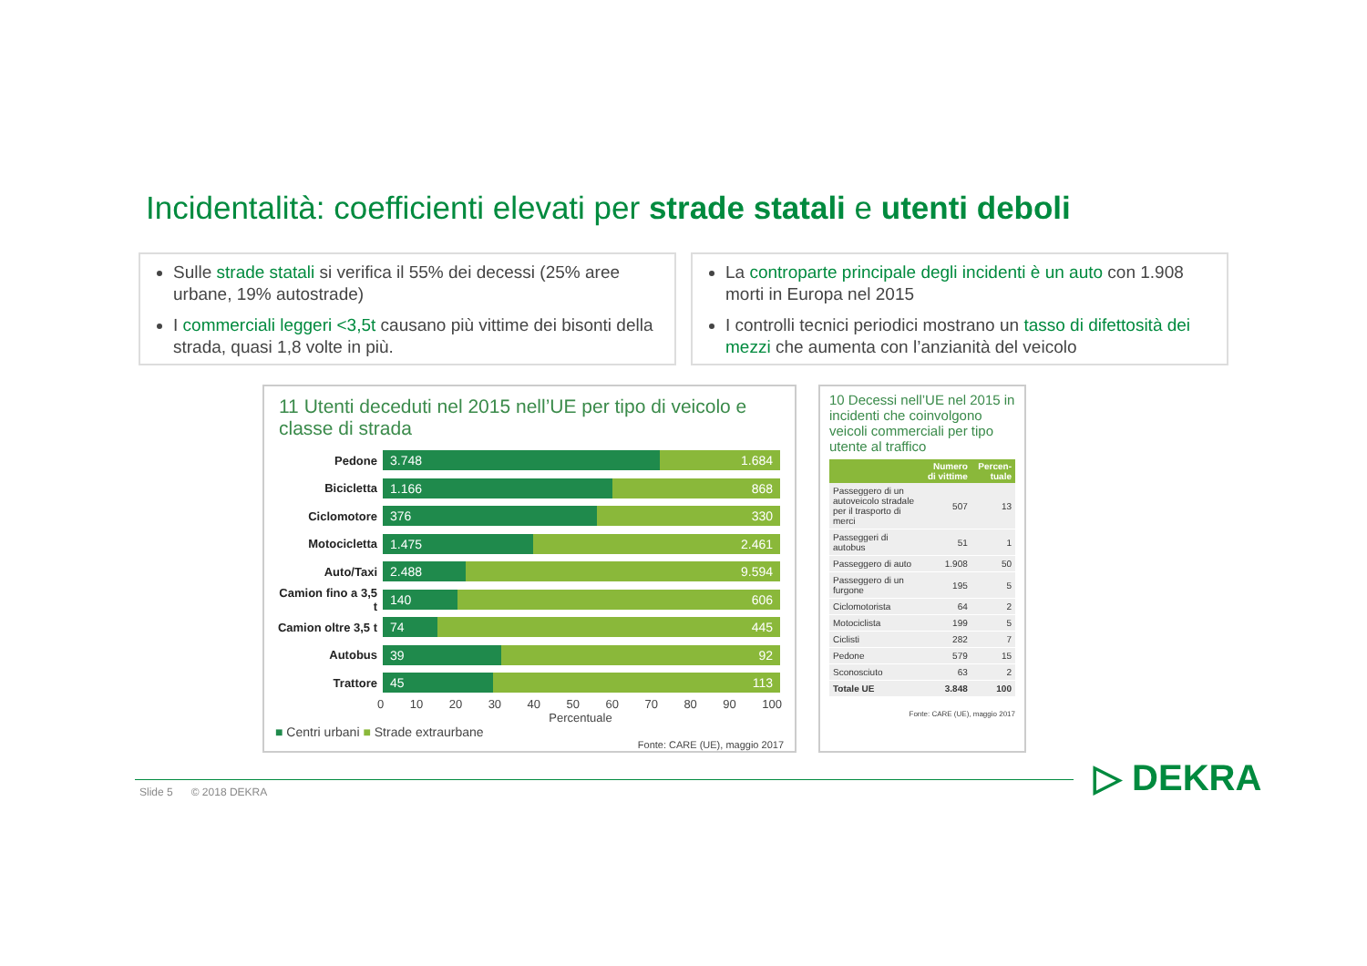Incidentalità: coefficienti elevati per strade statali e utenti deboli
Sulle strade statali si verifica il 55% dei decessi (25% aree urbane, 19% autostrade)
I commerciali leggeri <3,5t causano più vittime dei bisonti della strada, quasi 1,8 volte in più.
La controparte principale degli incidenti è un auto con 1.908 morti in Europa nel 2015
I controlli tecnici periodici mostrano un tasso di difettosità dei mezzi che aumenta con l’anzianità del veicolo
11 Utenti deceduti nel 2015 nell’UE per tipo di veicolo e classe di strada
Pedone
3.748 1.684
Bicicletta
1.166 868
Ciclomotore
376 330
Motocicletta
1.475 2.461
Auto/Taxi
2.488 9.594
Camion fino a 3,5 t
140 606
Camion oltre 3,5 t
74 445
Autobus
39 92
Trattore
45 113
0 10 20 30 40 50 60 70 80 90 100
Percentuale
■ Centri urbani ■ Strade extraurbane
Fonte: CARE (UE), maggio 2017
10 Decessi nell’UE nel 2015 in incidenti che coinvolgono veicoli commerciali per tipo utente al traffico
| | Numero di vittime | Percen-tuale |
| --- | --- | --- |
| Passeggero di un autoveicolo stradale per il trasporto di merci | 507 | 13 |
| Passeggeri di autobus | 51 | 1 |
| Passeggero di auto | 1.908 | 50 |
| Passeggero di un furgone | 195 | 5 |
| Ciclomotorista | 64 | 2 |
| Motociclista | 199 | 5 |
| Ciclisti | 282 | 7 |
| Pedone | 579 | 15 |
| Sconosciuto | 63 | 2 |
| Totale UE | 3.848 | 100 |
Fonte: CARE (UE), maggio 2017
Slide 5 © 2018 DEKRA ▷ DEKRA